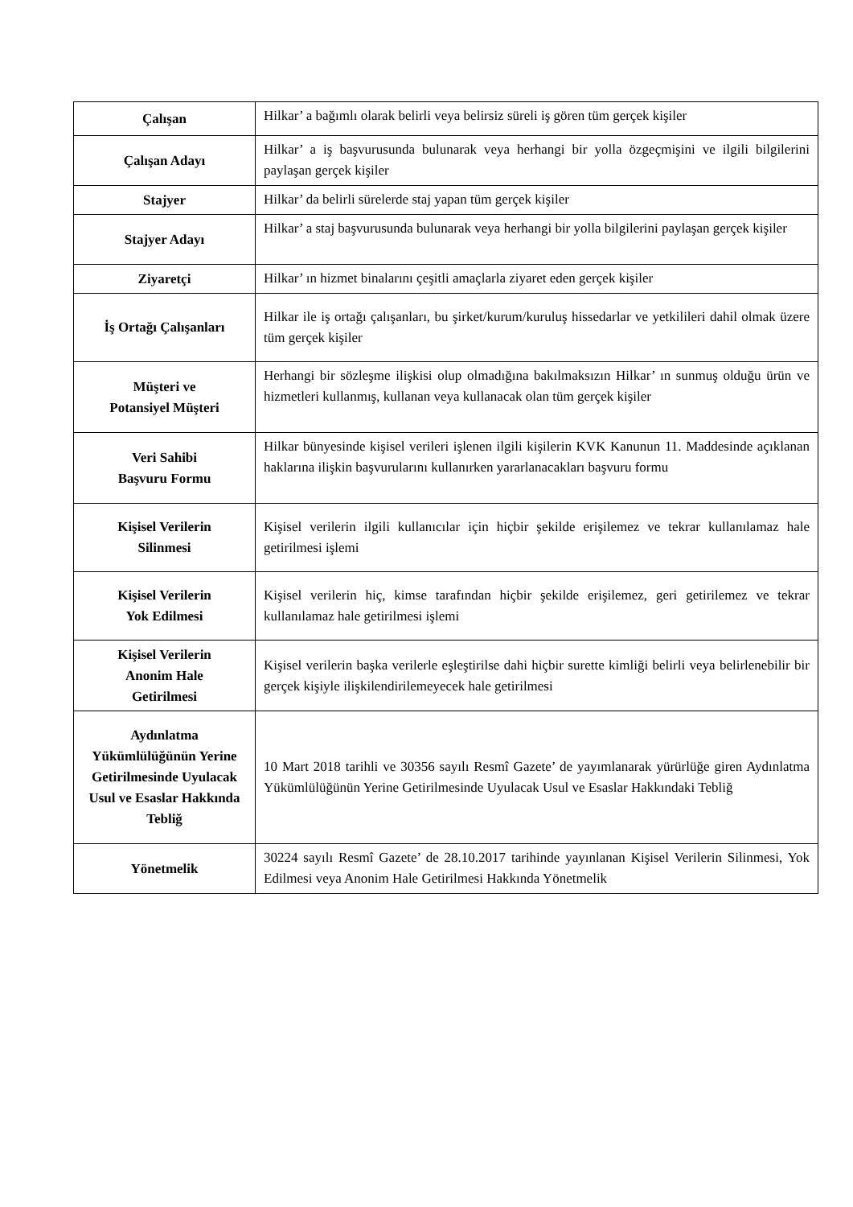| Çalışan | Hilkar’ a bağımlı olarak belirli veya belirsiz süreli iş gören tüm gerçek kişiler |
| Çalışan Adayı | Hilkar’ a iş başvurusunda bulunarak veya herhangi bir yolla özgeçmişini ve ilgili bilgilerini paylaşan gerçek kişiler |
| Stajyer | Hilkar’ da belirli sürelerde staj yapan tüm gerçek kişiler |
| Stajyer Adayı | Hilkar’ a staj başvurusunda bulunarak veya herhangi bir yolla bilgilerini paylaşan gerçek kişiler |
| Ziyaretçi | Hilkar’ ın hizmet binalarını çeşitli amaçlarla ziyaret eden gerçek kişiler |
| İş Ortağı Çalışanları | Hilkar ile iş ortağı çalışanları, bu şirket/kurum/kuruluş hissedarlar ve yetkilileri dahil olmak üzere tüm gerçek kişiler |
| Müşteri ve Potansiyel Müşteri | Herhangi bir sözleşme ilişkisi olup olmadığına bakılmaksızın Hilkar’ ın sunmuş olduğu ürün ve hizmetleri kullanmış, kullanan veya kullanacak olan tüm gerçek kişiler |
| Veri Sahibi Başvuru Formu | Hilkar bünyesinde kişisel verileri işlenen ilgili kişilerin KVK Kanunun 11. Maddesinde açıklanan haklarına ilişkin başvurularını kullanırken yararlanacakları başvuru formu |
| Kişisel Verilerin Silinmesi | Kişisel verilerin ilgili kullanıcılar için hiçbir şekilde erişilemez ve tekrar kullanılamaz hale getirilmesi işlemi |
| Kişisel Verilerin Yok Edilmesi | Kişisel verilerin hiç, kimse tarafından hiçbir şekilde erişilemez, geri getirilemez ve tekrar kullanılamaz hale getirilmesi işlemi |
| Kişisel Verilerin Anonim Hale Getirilmesi | Kişisel verilerin başka verilerle eşleştirilse dahi hiçbir surette kimliği belirli veya belirlenebilir bir gerçek kişiyle ilişkilendirilemeyecek hale getirilmesi |
| Aydınlatma Yükümlülüğünün Yerine Getirilmesinde Uyulacak Usul ve Esaslar Hakkında Tebliğ | 10 Mart 2018 tarihli ve 30356 sayılı Resmî Gazete’ de yayımlanarak yürürlüğe giren Aydınlatma Yükümlülüğünün Yerine Getirilmesinde Uyulacak Usul ve Esaslar Hakkındaki Tebliğ |
| Yönetmelik | 30224 sayılı Resmî Gazete’ de 28.10.2017 tarihinde yayınlanan Kişisel Verilerin Silinmesi, Yok Edilmesi veya Anonim Hale Getirilmesi Hakkında Yönetmelik |